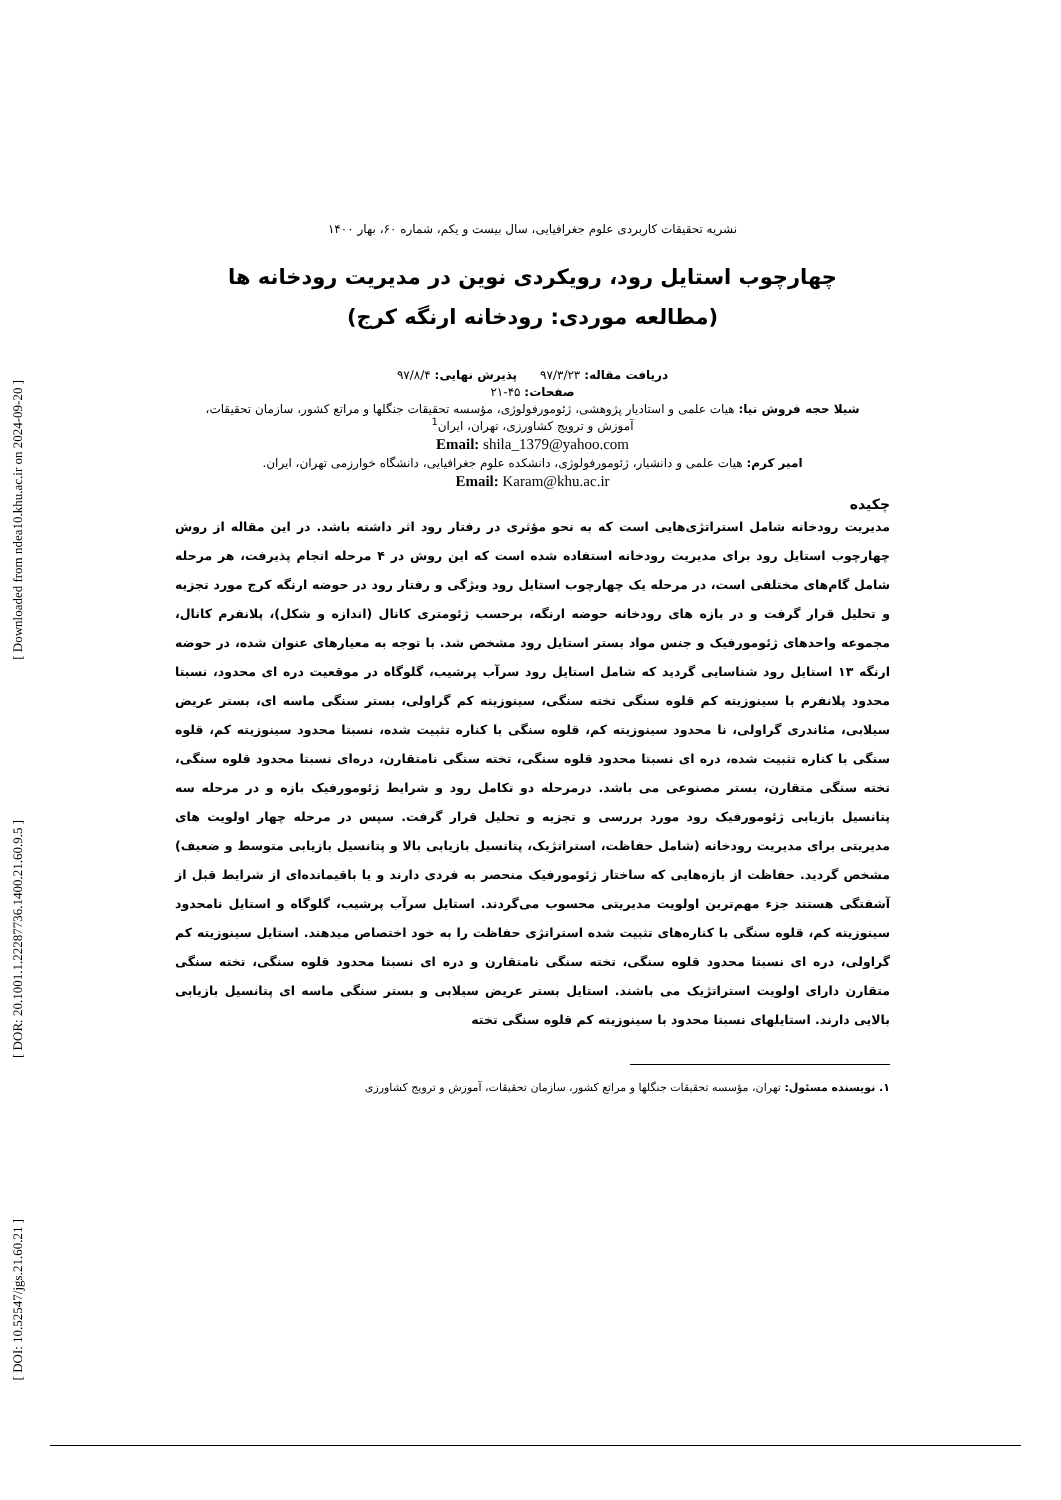[ Downloaded from ndea10.khu.ac.ir on 2024-09-20 ]
[ DOR: 20.1001.1.22287736.1400.21.60.9.5 ]
[ DOI: 10.52547/jgs.21.60.21 ]
نشریه تحقیقات کاربردی علوم جغرافیایی، سال بیست و یکم، شماره ۶۰، بهار ۱۴۰۰
چهارچوب استایل رود، رویکردی نوین در مدیریت رودخانه ها
(مطالعه موردی: رودخانه ارنگه کرج)
دریافت مقاله: ۹۷/۳/۲۳ پذیرش نهایی: ۹۷/۸/۴
صفحات: ۴۵-۲۱
شیلا حجه فروش نیا: هیات علمی و استادیار پژوهشی، ژئومورفولوژی، مؤسسه تحقیقات جنگلها و مراتع کشور، سازمان تحقیقات،
آموزش و ترویج کشاورزی، تهران، ایران<sup>1</sup>
Email: shila_1379@yahoo.com
امیر کرم: هیات علمی و دانشیار، ژئومورفولوژی، دانشکده علوم جغرافیایی، دانشگاه خوارزمی تهران، ایران.
Email: Karam@khu.ac.ir
چکیده
مدیریت رودخانه شامل استراتژی‌هایی است که به نحو مؤثری در رفتار رود اثر داشته باشد. در این مقاله از روش چهارچوب استایل رود برای مدیریت رودخانه استفاده شده است که این روش در ۴ مرحله انجام پذیرفت، هر مرحله شامل گام‌های مختلفی است، در مرحله یک چهارچوب استایل رود ویژگی و رفتار رود در حوضه ارنگه کرج مورد تجزیه و تحلیل قرار گرفت و در بازه های رودخانه حوضه ارنگه، برحسب ژئومتری کانال (اندازه و شکل)، پلانفرم کانال، مجموعه واحدهای ژئومورفیک و جنس مواد بستر استایل رود مشخص شد. با توجه به معیارهای عنوان شده، در حوضه ارنگه ۱۳ استایل رود شناسایی گردید که شامل استایل رود سرآب پرشیب، گلوگاه در موقعیت دره ای محدود، نسبتا محدود پلانفرم با سینوزیته کم قلوه سنگی تخته سنگی، سینوزیته کم گراولی، بستر سنگی ماسه ای، بستر عریض سیلابی، مئاندری گراولی، نا محدود سینوزیته کم، قلوه سنگی با کناره تثبیت شده، نسبتا محدود سینوزیته کم، قلوه سنگی با کناره تثبیت شده، دره ای نسبتا محدود قلوه سنگی، تخته سنگی نامتقارن، دره‌ای نسبتا محدود قلوه سنگی، تخته سنگی متقارن، بستر مصنوعی می باشد. درمرحله دو تکامل رود و شرایط ژئومورفیک بازه و در مرحله سه پتانسیل بازیابی ژئومورفیک رود مورد بررسی و تجزیه و تحلیل قرار گرفت. سپس در مرحله چهار اولویت های مدیریتی برای مدیریت رودخانه (شامل حفاظت، استراتژیک، پتانسیل بازیابی بالا و پتانسیل بازیابی متوسط و ضعیف) مشخص گردید. حفاظت از بازه‌هایی که ساختار ژئومورفیک منحصر به فردی دارند و یا باقیمانده‌ای از شرایط قبل از آشفتگی هستند جزء مهم‌ترین اولویت مدیریتی محسوب می‌گردند. استایل سرآب پرشیب، گلوگاه و استایل نامحدود سینوزیته کم، قلوه سنگی با کناره‌های تثبیت شده استراتژی حفاظت را به خود اختصاص میدهند. استایل سینوزیته کم گراولی، دره ای نسبتا محدود قلوه سنگی، تخته سنگی نامتقارن و دره ای نسبتا محدود قلوه سنگی، تخته سنگی متقارن دارای اولویت استراتژیک می باشند. استایل بستر عریض سیلابی و بستر سنگی ماسه ای پتانسیل بازیابی بالایی دارند. استایلهای نسبتا محدود با سینوزیته کم قلوه سنگی تخته
۱. نویسنده مسئول: تهران، مؤسسه تحقیقات جنگلها و مراتع کشور، سازمان تحقیقات، آموزش و ترویج کشاورزی